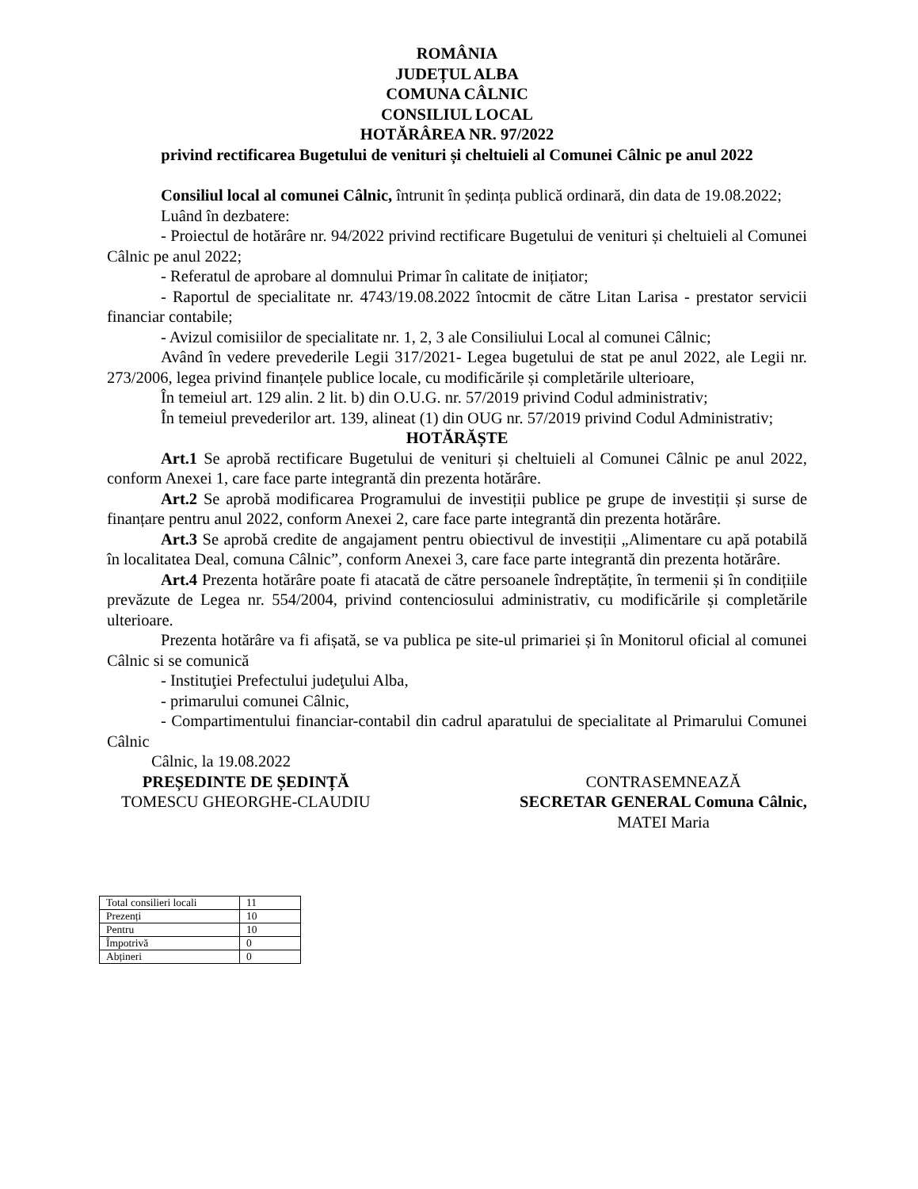ROMÂNIA
JUDEȚUL ALBA
COMUNA CÂLNIC
CONSILIUL LOCAL
HOTĂRÂREA NR. 97/2022
privind rectificarea Bugetului de venituri și cheltuieli al Comunei Câlnic pe anul 2022
Consiliul local al comunei Câlnic, întrunit în ședința publică ordinară, din data de 19.08.2022;
Luând în dezbatere:
- Proiectul de hotărâre nr. 94/2022 privind rectificare Bugetului de venituri și cheltuieli al Comunei Câlnic pe anul 2022;
- Referatul de aprobare al domnului Primar în calitate de inițiator;
- Raportul de specialitate nr. 4743/19.08.2022 întocmit de către Litan Larisa - prestator servicii financiar contabile;
- Avizul comisiilor de specialitate nr. 1, 2, 3 ale Consiliului Local al comunei Câlnic;
Având în vedere prevederile Legii 317/2021- Legea bugetului de stat pe anul 2022, ale Legii nr. 273/2006, legea privind finanțele publice locale, cu modificările și completările ulterioare,
În temeiul art. 129 alin. 2 lit. b) din O.U.G. nr. 57/2019 privind Codul administrativ;
În temeiul prevederilor art. 139, alineat (1) din OUG nr. 57/2019 privind Codul Administrativ;
HOTĂRĂȘTE
Art.1 Se aprobă rectificare Bugetului de venituri și cheltuieli al Comunei Câlnic pe anul 2022, conform Anexei 1, care face parte integrantă din prezenta hotărâre.
Art.2 Se aprobă modificarea Programului de investiții publice pe grupe de investiții și surse de finanțare pentru anul 2022, conform Anexei 2, care face parte integrantă din prezenta hotărâre.
Art.3 Se aprobă credite de angajament pentru obiectivul de investiții „Alimentare cu apă potabilă în localitatea Deal, comuna Câlnic”, conform Anexei 3, care face parte integrantă din prezenta hotărâre.
Art.4 Prezenta hotărâre poate fi atacată de către persoanele îndreptățite, în termenii și în condițiile prevăzute de Legea nr. 554/2004, privind contenciosului administrativ, cu modificările și completările ulterioare.
Prezenta hotărâre va fi afișată, se va publica pe site-ul primariei și în Monitorul oficial al comunei Câlnic si se comunică
- Instituţiei Prefectului judeţului Alba,
- primarului comunei Câlnic,
- Compartimentului financiar-contabil din cadrul aparatului de specialitate al Primarului Comunei Câlnic
Câlnic, la 19.08.2022
PREȘEDINTE DE ȘEDINȚĂ
TOMESCU GHEORGHE-CLAUDIU
CONTRASEMNEAZĂ
SECRETAR GENERAL Comuna Câlnic,
MATEI Maria
| Total consilieri locali | 11 |
| Prezenți | 10 |
| Pentru | 10 |
| Împotrivă | 0 |
| Abțineri | 0 |